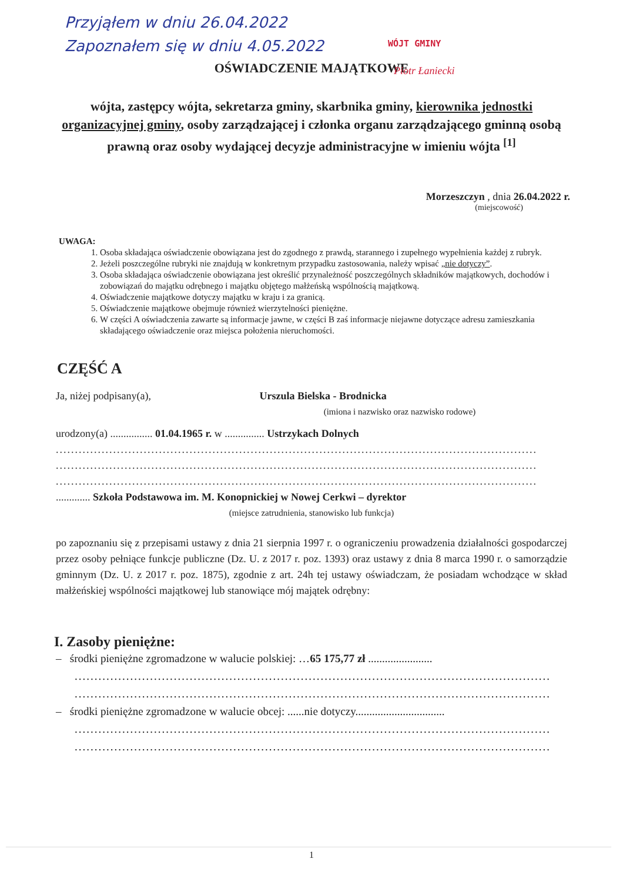Przyjąłem w dniu 26.04.2022
Zapoznałem się w dniu 4.05.2022
WÓJT GMINY
Piotr Łaniecki
OŚWIADCZENIE MAJĄTKOWE
wójta, zastępcy wójta, sekretarza gminy, skarbnika gminy, kierownika jednostki organizacyjnej gminy, osoby zarządzającej i członka organu zarządzającego gminną osobą prawną oraz osoby wydającej decyzje administracyjne w imieniu wójta <sup>[1]</sup>
Morzeszczyn , dnia 26.04.2022 r.
(miejscowość)
UWAGA:
1. Osoba składająca oświadczenie obowiązana jest do zgodnego z prawdą, starannego i zupełnego wypełnienia każdej z rubryk.
2. Jeżeli poszczególne rubryki nie znajdują w konkretnym przypadku zastosowania, należy wpisać „nie dotyczy”.
3. Osoba składająca oświadczenie obowiązana jest określić przynależność poszczególnych składników majątkowych, dochodów i zobowiązań do majątku odrębnego i majątku objętego małżeńską wspólnością majątkową.
4. Oświadczenie majątkowe dotyczy majątku w kraju i za granicą.
5. Oświadczenie majątkowe obejmuje również wierzytelności pieniężne.
6. W części A oświadczenia zawarte są informacje jawne, w części B zaś informacje niejawne dotyczące adresu zamieszkania składającego oświadczenie oraz miejsca położenia nieruchomości.
CZĘŚĆ A
Ja, niżej podpisany(a), Urszula Bielska - Brodnicka
(imiona i nazwisko oraz nazwisko rodowe)
urodzony(a) ................ 01.04.1965 r. w ............... Ustrzykach Dolnych
..............................................................................................................................
..............................................................................................................................
..............................................................................................................................
............. Szkoła Podstawowa im. M. Konopnickiej w Nowej Cerkwi – dyrektor
(miejsce zatrudnienia, stanowisko lub funkcja)
po zapoznaniu się z przepisami ustawy z dnia 21 sierpnia 1997 r. o ograniczeniu prowadzenia działalności gospodarczej przez osoby pełniące funkcje publiczne (Dz. U. z 2017 r. poz. 1393) oraz ustawy z dnia 8 marca 1990 r. o samorządzie gminnym (Dz. U. z 2017 r. poz. 1875), zgodnie z art. 24h tej ustawy oświadczam, że posiadam wchodzące w skład małżeńskiej wspólności majątkowej lub stanowiące mój majątek odrębny:
I. Zasoby pieniężne:
– środki pieniężne zgromadzone w walucie polskiej: …65 175,77 zł .......................
........................................................................................................................
........................................................................................................................
– środki pieniężne zgromadzone w walucie obcej: ......nie dotyczy................................
........................................................................................................................
........................................................................................................................
1